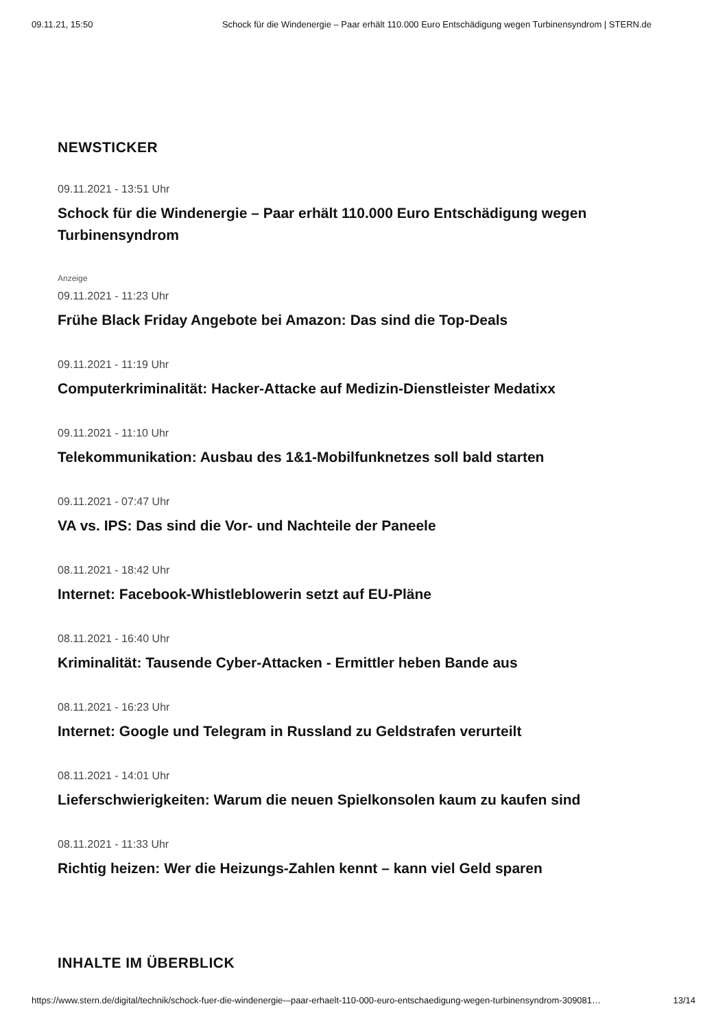09.11.21, 15:50 Schock für die Windenergie – Paar erhält 110.000 Euro Entschädigung wegen Turbinensyndrom | STERN.de
NEWSTICKER
09.11.2021 - 13:51 Uhr
Schock für die Windenergie – Paar erhält 110.000 Euro Entschädigung wegen Turbinensyndrom
Anzeige
09.11.2021 - 11:23 Uhr
Frühe Black Friday Angebote bei Amazon: Das sind die Top-Deals
09.11.2021 - 11:19 Uhr
Computerkriminalität: Hacker-Attacke auf Medizin-Dienstleister Medatixx
09.11.2021 - 11:10 Uhr
Telekommunikation: Ausbau des 1&1-Mobilfunknetzes soll bald starten
09.11.2021 - 07:47 Uhr
VA vs. IPS: Das sind die Vor- und Nachteile der Paneele
08.11.2021 - 18:42 Uhr
Internet: Facebook-Whistleblowerin setzt auf EU-Pläne
08.11.2021 - 16:40 Uhr
Kriminalität: Tausende Cyber-Attacken - Ermittler heben Bande aus
08.11.2021 - 16:23 Uhr
Internet: Google und Telegram in Russland zu Geldstrafen verurteilt
08.11.2021 - 14:01 Uhr
Lieferschwierigkeiten: Warum die neuen Spielkonsolen kaum zu kaufen sind
08.11.2021 - 11:33 Uhr
Richtig heizen: Wer die Heizungs-Zahlen kennt – kann viel Geld sparen
INHALTE IM ÜBERBLICK
https://www.stern.de/digital/technik/schock-fuer-die-windenergie-–paar-erhaelt-110-000-euro-entschaedigung-wegen-turbinensyndrom-309081… 13/14